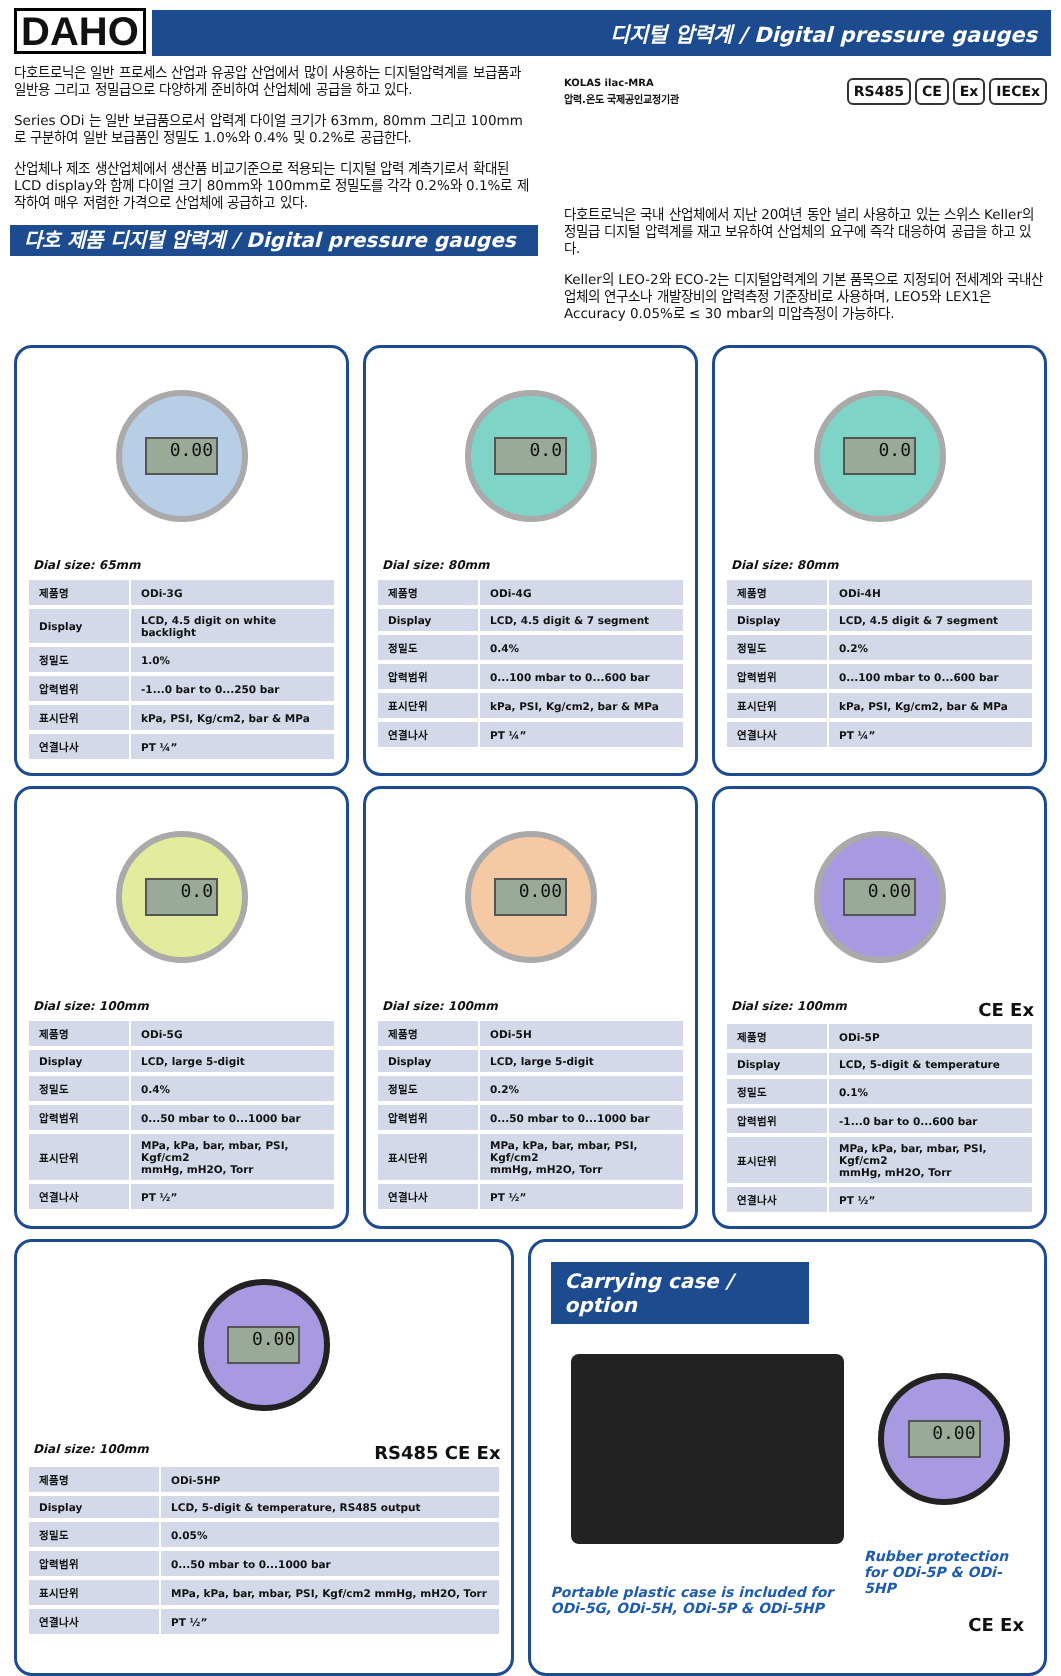DAHO
디지털 압력계 / Digital pressure gauges
다호트로닉은 일반 프로세스 산업과 유공압 산업에서 많이 사용하는 디지털압력계를 보급품과 일반용 그리고 정밀급으로 다양하게 준비하여 산업체에 공급을 하고 있다.
Series ODi 는 일반 보급품으로서 압력계 다이얼 크기가 63mm, 80mm 그리고 100mm 로 구분하여 일반 보급품인 정밀도 1.0%와 0.4% 및 0.2%로 공급한다.
산업체나 제조 생산업체에서 생산품 비교기준으로 적용되는 디지털 압력 계측기로서 확대된 LCD display와 함께 다이얼 크기 80mm와 100mm로 정밀도를 각각 0.2%와 0.1%로 제작하여 매우 저렴한 가격으로 산업체에 공급하고 있다.
다호 제품 디지털 압력계 / Digital pressure gauges
KOLAS ilac-MRA
압력.온도 국제공인교정기관
RS485 CE Ex IECEx
다호트로닉은 국내 산업체에서 지난 20여년 동안 널리 사용하고 있는 스위스 Keller의 정밀급 디지털 압력계를 재고 보유하여 산업체의 요구에 즉각 대응하여 공급을 하고 있다.
Keller의 LEO-2와 ECO-2는 디지털압력계의 기본 품목으로 지정되어 전세계와 국내산업체의 연구소나 개발장비의 압력측정 기준장비로 사용하며, LEO5와 LEX1은 Accuracy 0.05%로 ≤ 30 mbar의 미압측정이 가능하다.
0.00
Dial size: 65mm
| 제품명 | ODi-3G |
| Display | LCD, 4.5 digit on white backlight |
| 정밀도 | 1.0% |
| 압력범위 | -1...0 bar to 0...250 bar |
| 표시단위 | kPa, PSI, Kg/cm2, bar & MPa |
| 연결나사 | PT ¼” |
0.0
Dial size: 80mm
| 제품명 | ODi-4G |
| Display | LCD, 4.5 digit & 7 segment |
| 정밀도 | 0.4% |
| 압력범위 | 0...100 mbar to 0...600 bar |
| 표시단위 | kPa, PSI, Kg/cm2, bar & MPa |
| 연결나사 | PT ¼” |
0.0
Dial size: 80mm
| 제품명 | ODi-4H |
| Display | LCD, 4.5 digit & 7 segment |
| 정밀도 | 0.2% |
| 압력범위 | 0...100 mbar to 0...600 bar |
| 표시단위 | kPa, PSI, Kg/cm2, bar & MPa |
| 연결나사 | PT ¼” |
0.0
Dial size: 100mm
| 제품명 | ODi-5G |
| Display | LCD, large 5-digit |
| 정밀도 | 0.4% |
| 압력범위 | 0...50 mbar to 0...1000 bar |
| 표시단위 | MPa, kPa, bar, mbar, PSI, Kgf/cm2 mmHg, mH2O, Torr |
| 연결나사 | PT ½” |
0.00
Dial size: 100mm
| 제품명 | ODi-5H |
| Display | LCD, large 5-digit |
| 정밀도 | 0.2% |
| 압력범위 | 0...50 mbar to 0...1000 bar |
| 표시단위 | MPa, kPa, bar, mbar, PSI, Kgf/cm2 mmHg, mH2O, Torr |
| 연결나사 | PT ½” |
0.00
Dial size: 100mm CE Ex
| 제품명 | ODi-5P |
| Display | LCD, 5-digit & temperature |
| 정밀도 | 0.1% |
| 압력범위 | -1...0 bar to 0...600 bar |
| 표시단위 | MPa, kPa, bar, mbar, PSI, Kgf/cm2 mmHg, mH2O, Torr |
| 연결나사 | PT ½” |
0.00
Dial size: 100mm RS485 CE Ex
| 제품명 | ODi-5HP |
| Display | LCD, 5-digit & temperature, RS485 output |
| 정밀도 | 0.05% |
| 압력범위 | 0...50 mbar to 0...1000 bar |
| 표시단위 | MPa, kPa, bar, mbar, PSI, Kgf/cm2 mmHg, mH2O, Torr |
| 연결나사 | PT ½” |
Carrying case / option
Portable plastic case is included for
ODi-5G, ODi-5H, ODi-5P & ODi-5HP
0.00
Rubber protection
for ODi-5P & ODi-5HP
CE Ex